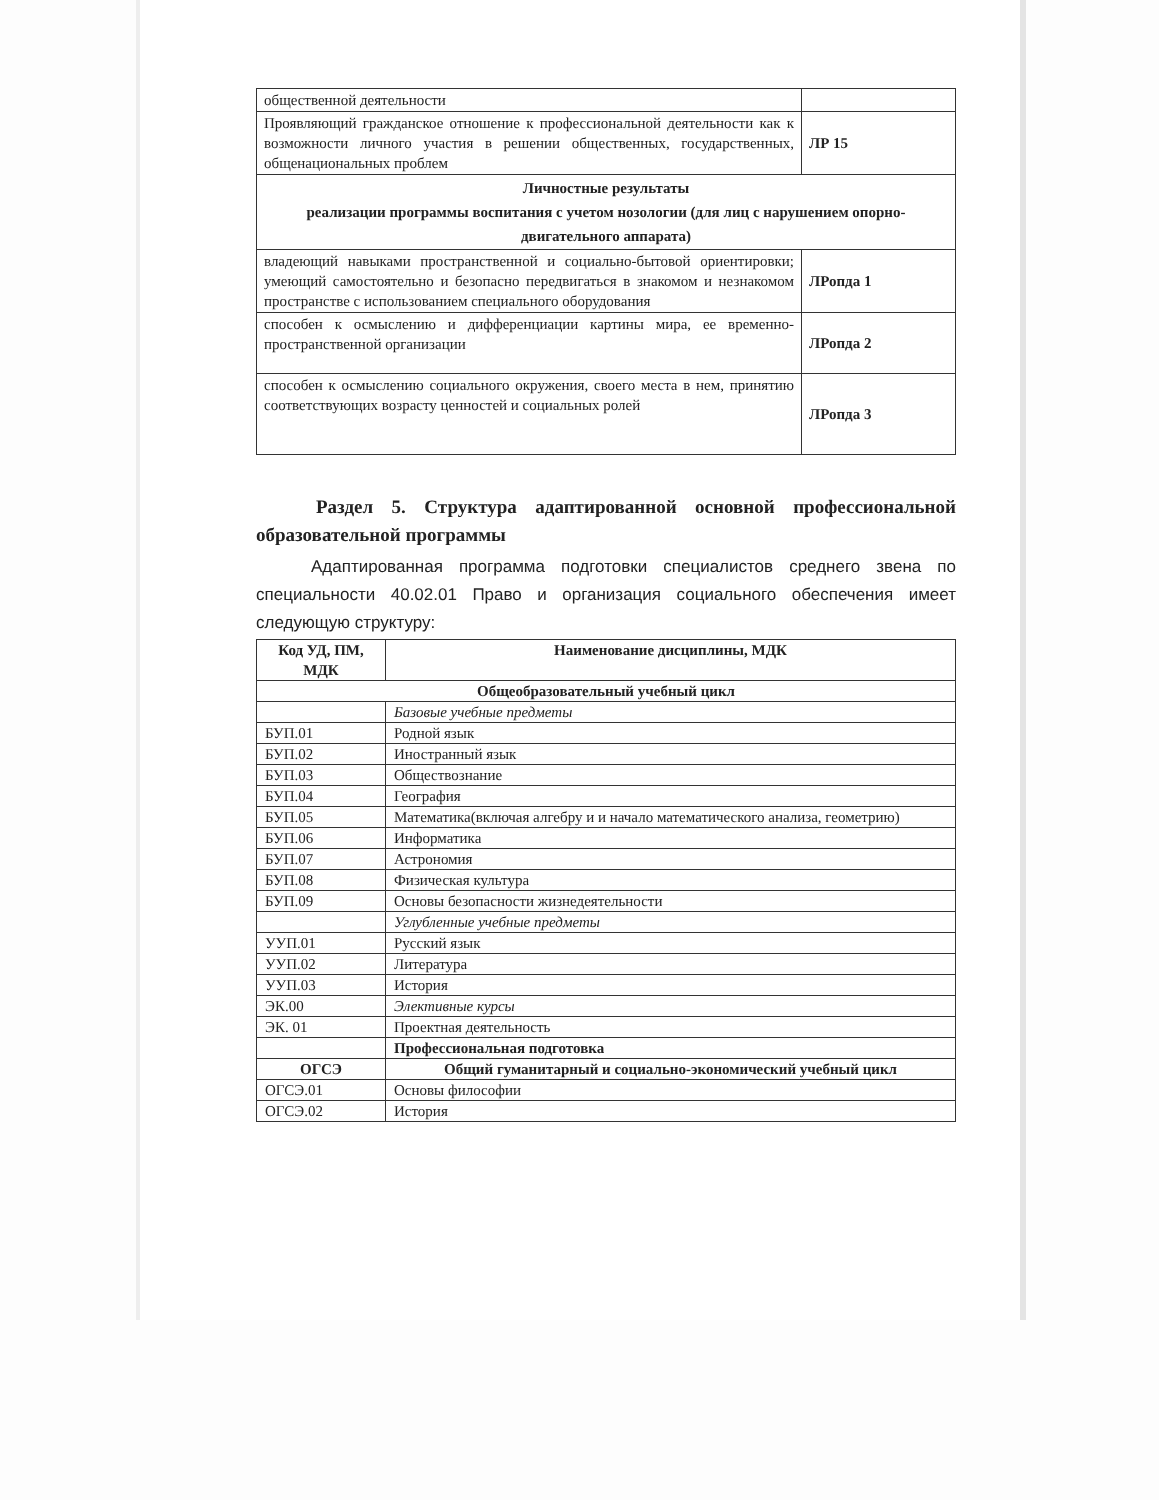| общественной деятельности | |
| Проявляющий гражданское отношение к профессиональной деятельности как к возможности личного участия в решении общественных, государственных, общенациональных проблем | ЛР 15 |
| Личностные результаты реализации программы воспитания с учетом нозологии (для лиц с нарушением опорно-двигательного аппарата) | |
| владеющий навыками пространственной и социально-бытовой ориентировки; умеющий самостоятельно и безопасно передвигаться в знакомом и незнакомом пространстве с использованием специального оборудования | ЛРопда 1 |
| способен к осмыслению и дифференциации картины мира, ее временно-пространственной организации | ЛРопда 2 |
| способен к осмыслению социального окружения, своего места в нем, принятию соответствующих возрасту ценностей и социальных ролей | ЛРопда 3 |
Раздел 5. Структура адаптированной основной профессиональной образовательной программы
Адаптированная программа подготовки специалистов среднего звена по специальности 40.02.01 Право и организация социального обеспечения имеет следующую структуру:
| Код УД, ПМ, МДК | Наименование дисциплины, МДК |
| --- | --- |
| Общеобразовательный учебный цикл | |
| | Базовые учебные предметы |
| БУП.01 | Родной язык |
| БУП.02 | Иностранный язык |
| БУП.03 | Обществознание |
| БУП.04 | География |
| БУП.05 | Математика(включая алгебру и и начало математического анализа, геометрию) |
| БУП.06 | Информатика |
| БУП.07 | Астрономия |
| БУП.08 | Физическая культура |
| БУП.09 | Основы безопасности жизнедеятельности |
| | Углубленные учебные предметы |
| УУП.01 | Русский язык |
| УУП.02 | Литература |
| УУП.03 | История |
| ЭК.00 | Элективные курсы |
| ЭК. 01 | Проектная деятельность |
| | Профессиональная подготовка |
| ОГСЭ | Общий гуманитарный и социально-экономический учебный цикл |
| ОГСЭ.01 | Основы философии |
| ОГСЭ.02 | История |